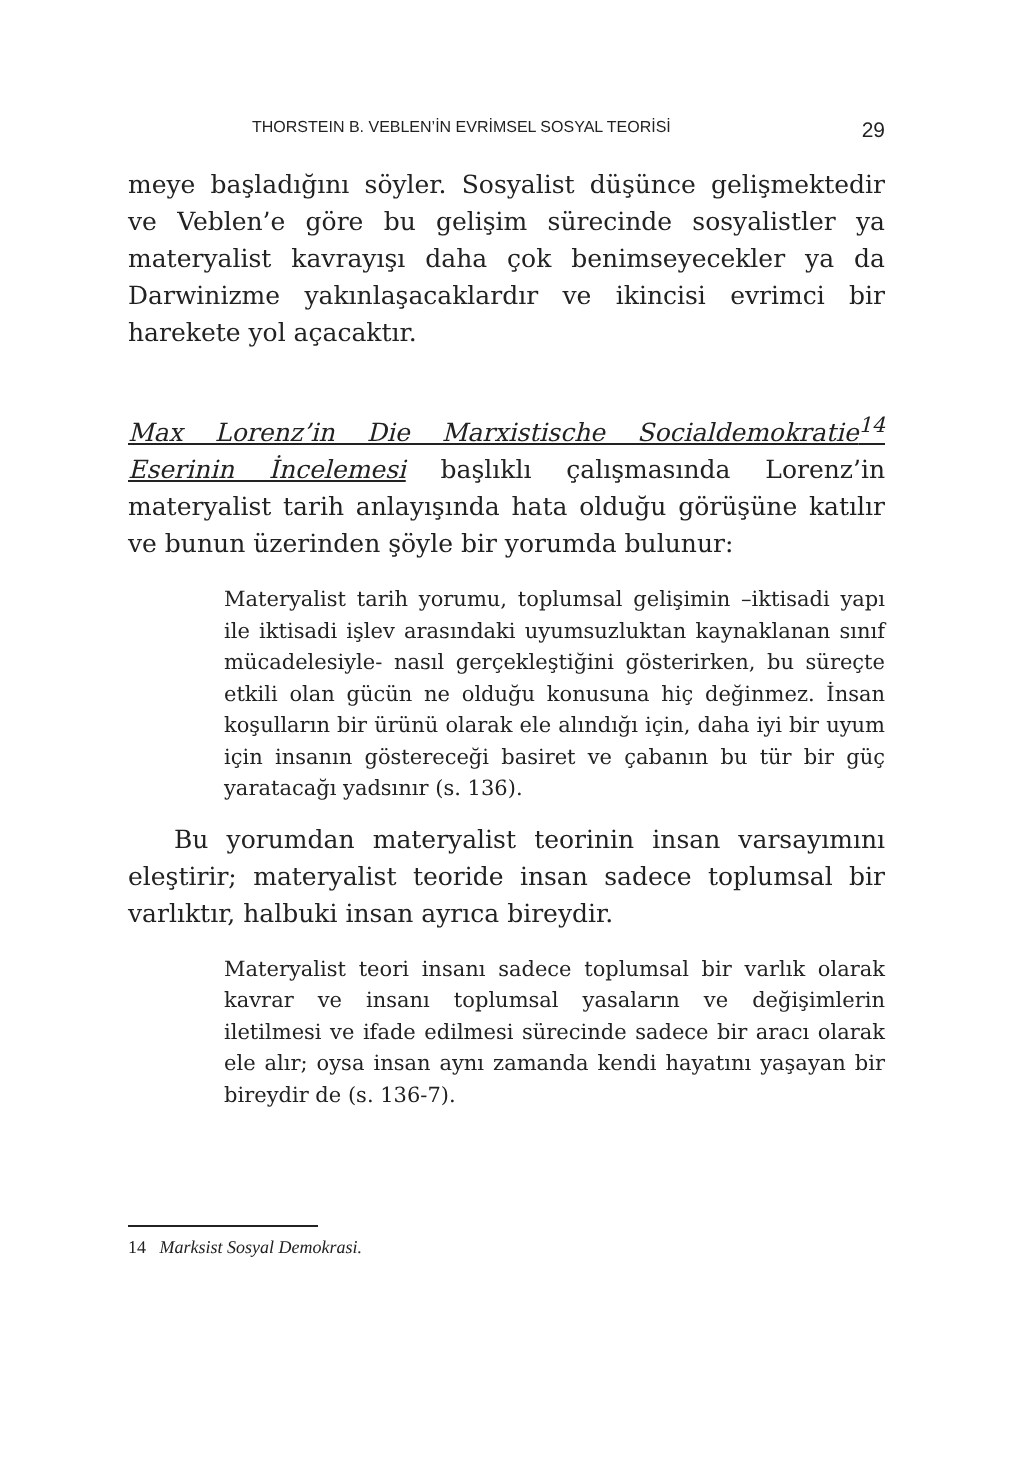THORSTEIN B. VEBLEN’İN EVRİMSEL SOSYAL TEORİSİ 29
meye başladığını söyler. Sosyalist düşünce gelişmektedir ve Veblen’e göre bu gelişim sürecinde sosyalistler ya materyalist kavrayışı daha çok benimseyecekler ya da Darwinizme yakınlaşacaklardır ve ikincisi evrimci bir harekete yol açacaktır.
Max Lorenz’in Die Marxistische Socialdemokratie<sup>14</sup> Eserinin İncelemesi başlıklı çalışmasında Lorenz’in materyalist tarih anlayışında hata olduğu görüşüne katılır ve bunun üzerinden şöyle bir yorumda bulunur:
Materyalist tarih yorumu, toplumsal gelişimin –iktisadi yapı ile iktisadi işlev arasındaki uyumsuzluktan kaynaklanan sınıf mücadelesiyle- nasıl gerçekleştiğini gösterirken, bu süreçte etkili olan gücün ne olduğu konusuna hiç değinmez. İnsan koşulların bir ürünü olarak ele alındığı için, daha iyi bir uyum için insanın göstereceği basiret ve çabanın bu tür bir güç yaratacağı yadsınır (s. 136).
Bu yorumdan materyalist teorinin insan varsayımını eleştirir; materyalist teoride insan sadece toplumsal bir varlıktır, halbuki insan ayrıca bireydir.
Materyalist teori insanı sadece toplumsal bir varlık olarak kavrar ve insanı toplumsal yasaların ve değişimlerin iletilmesi ve ifade edilmesi sürecinde sadece bir aracı olarak ele alır; oysa insan aynı zamanda kendi hayatını yaşayan bir bireydir de (s. 136-7).
14 Marksist Sosyal Demokrasi.